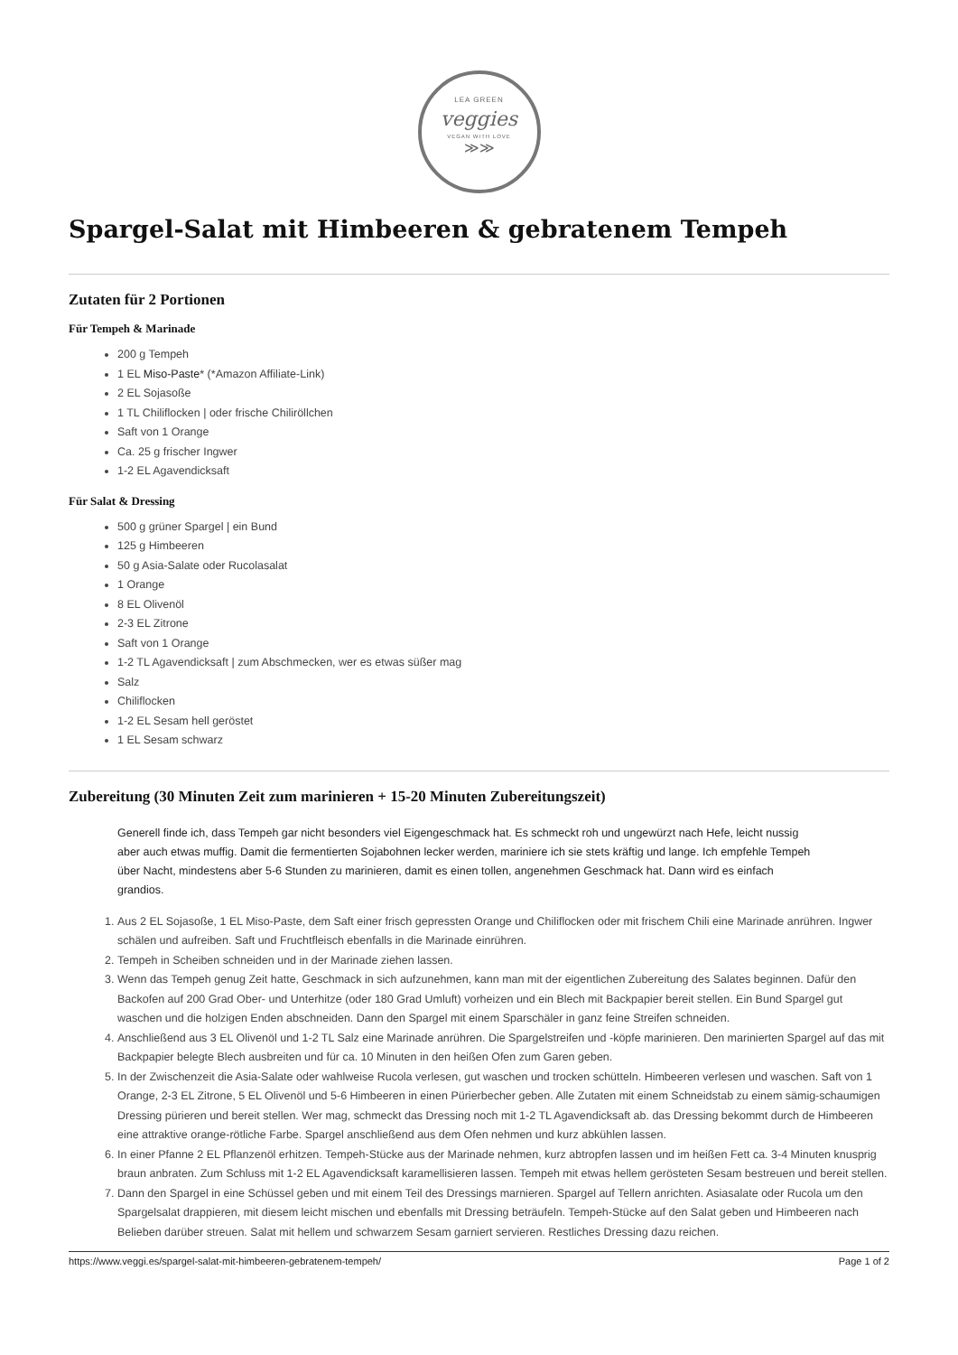LEA GREEN
veggies
VEGAN WITH LOVE
≫≫
Spargel-Salat mit Himbeeren & gebratenem Tempeh
Zutaten für 2 Portionen
Für Tempeh & Marinade
200 g Tempeh
1 EL Miso-Paste* (*Amazon Affiliate-Link)
2 EL Sojasoße
1 TL Chiliflocken | oder frische Chiliröllchen
Saft von 1 Orange
Ca. 25 g frischer Ingwer
1-2 EL Agavendicksaft
Für Salat & Dressing
500 g grüner Spargel | ein Bund
125 g Himbeeren
50 g Asia-Salate oder Rucolasalat
1 Orange
8 EL Olivenöl
2-3 EL Zitrone
Saft von 1 Orange
1-2 TL Agavendicksaft | zum Abschmecken, wer es etwas süßer mag
Salz
Chiliflocken
1-2 EL Sesam hell geröstet
1 EL Sesam schwarz
Zubereitung (30 Minuten Zeit zum marinieren + 15-20 Minuten Zubereitungszeit)
Generell finde ich, dass Tempeh gar nicht besonders viel Eigengeschmack hat. Es schmeckt roh und ungewürzt nach Hefe, leicht nussig aber auch etwas muffig. Damit die fermentierten Sojabohnen lecker werden, mariniere ich sie stets kräftig und lange. Ich empfehle Tempeh über Nacht, mindestens aber 5-6 Stunden zu marinieren, damit es einen tollen, angenehmen Geschmack hat. Dann wird es einfach grandios.
1. Aus 2 EL Sojasoße, 1 EL Miso-Paste, dem Saft einer frisch gepressten Orange und Chiliflocken oder mit frischem Chili eine Marinade anrühren. Ingwer schälen und aufreiben. Saft und Fruchtfleisch ebenfalls in die Marinade einrühren.
2. Tempeh in Scheiben schneiden und in der Marinade ziehen lassen.
3. Wenn das Tempeh genug Zeit hatte, Geschmack in sich aufzunehmen, kann man mit der eigentlichen Zubereitung des Salates beginnen. Dafür den Backofen auf 200 Grad Ober- und Unterhitze (oder 180 Grad Umluft) vorheizen und ein Blech mit Backpapier bereit stellen. Ein Bund Spargel gut waschen und die holzigen Enden abschneiden. Dann den Spargel mit einem Sparschäler in ganz feine Streifen schneiden.
4. Anschließend aus 3 EL Olivenöl und 1-2 TL Salz eine Marinade anrühren. Die Spargelstreifen und -köpfe marinieren. Den marinierten Spargel auf das mit Backpapier belegte Blech ausbreiten und für ca. 10 Minuten in den heißen Ofen zum Garen geben.
5. In der Zwischenzeit die Asia-Salate oder wahlweise Rucola verlesen, gut waschen und trocken schütteln. Himbeeren verlesen und waschen. Saft von 1 Orange, 2-3 EL Zitrone, 5 EL Olivenöl und 5-6 Himbeeren in einen Pürierbecher geben. Alle Zutaten mit einem Schneidstab zu einem sämig-schaumigen Dressing pürieren und bereit stellen. Wer mag, schmeckt das Dressing noch mit 1-2 TL Agavendicksaft ab. das Dressing bekommt durch de Himbeeren eine attraktive orange-rötliche Farbe. Spargel anschließend aus dem Ofen nehmen und kurz abkühlen lassen.
6. In einer Pfanne 2 EL Pflanzenöl erhitzen. Tempeh-Stücke aus der Marinade nehmen, kurz abtropfen lassen und im heißen Fett ca. 3-4 Minuten knusprig braun anbraten. Zum Schluss mit 1-2 EL Agavendicksaft karamellisieren lassen. Tempeh mit etwas hellem gerösteten Sesam bestreuen und bereit stellen.
7. Dann den Spargel in eine Schüssel geben und mit einem Teil des Dressings marnieren. Spargel auf Tellern anrichten. Asiasalate oder Rucola um den Spargelsalat drappieren, mit diesem leicht mischen und ebenfalls mit Dressing beträufeln. Tempeh-Stücke auf den Salat geben und Himbeeren nach Belieben darüber streuen. Salat mit hellem und schwarzem Sesam garniert servieren. Restliches Dressing dazu reichen.
https://www.veggi.es/spargel-salat-mit-himbeeren-gebratenem-tempeh/ Page 1 of 2